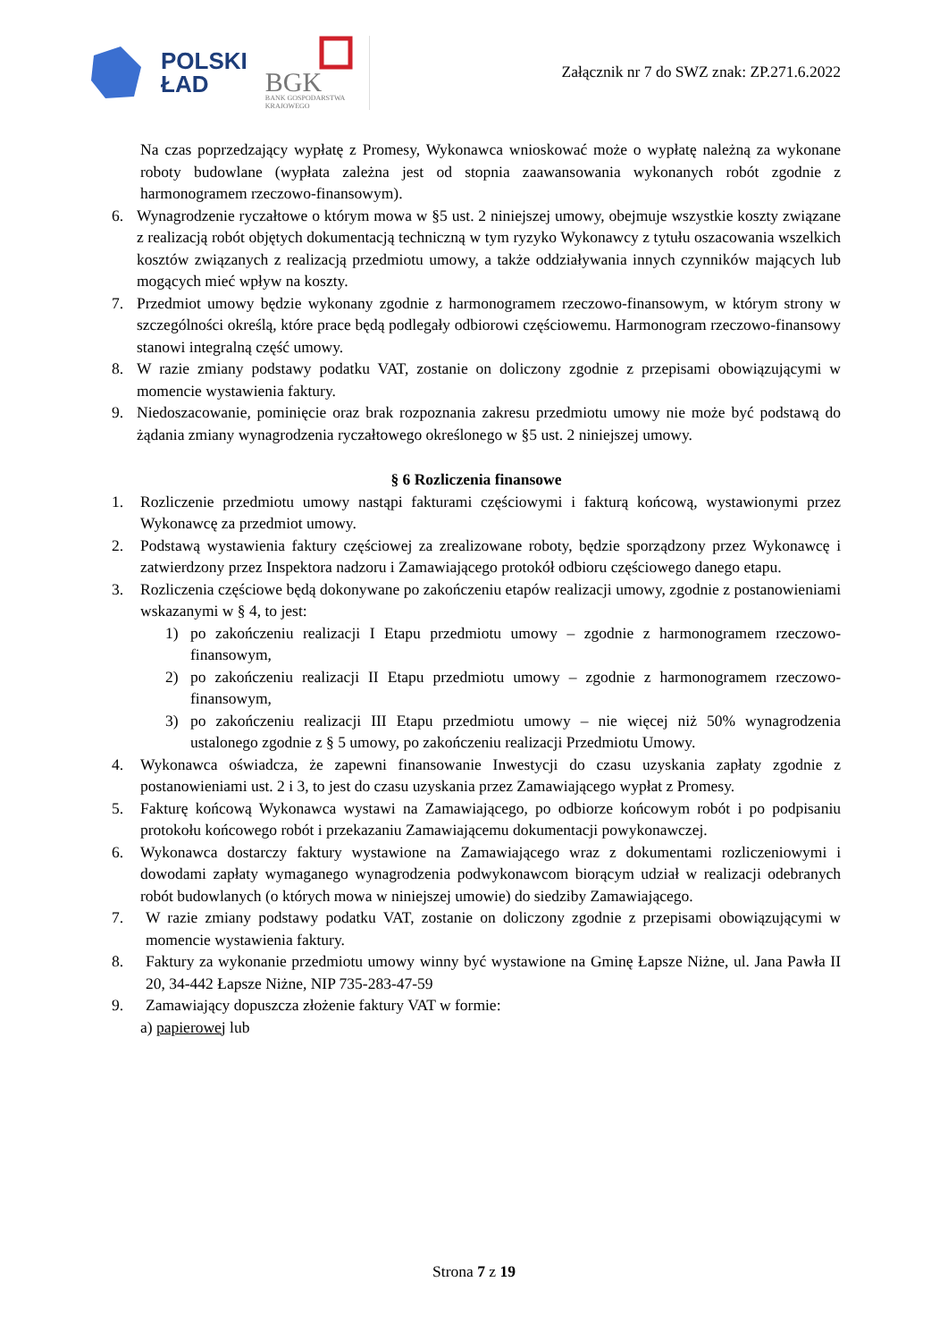POLSKI
ŁAD
BGK
BANK GOSPODARSTWA
KRAJOWEGO
Załącznik nr 7 do SWZ znak: ZP.271.6.2022
Na czas poprzedzający wypłatę z Promesy, Wykonawca wnioskować może o wypłatę należną za wykonane roboty budowlane (wypłata zależna jest od stopnia zaawansowania wykonanych robót zgodnie z harmonogramem rzeczowo-finansowym).
6. Wynagrodzenie ryczałtowe o którym mowa w §5 ust. 2 niniejszej umowy, obejmuje wszystkie koszty związane z realizacją robót objętych dokumentacją techniczną w tym ryzyko Wykonawcy z tytułu oszacowania wszelkich kosztów związanych z realizacją przedmiotu umowy, a także oddziaływania innych czynników mających lub mogących mieć wpływ na koszty.
7. Przedmiot umowy będzie wykonany zgodnie z harmonogramem rzeczowo-finansowym, w którym strony w szczególności określą, które prace będą podlegały odbiorowi częściowemu. Harmonogram rzeczowo-finansowy stanowi integralną część umowy.
8. W razie zmiany podstawy podatku VAT, zostanie on doliczony zgodnie z przepisami obowiązującymi w momencie wystawienia faktury.
9. Niedoszacowanie, pominięcie oraz brak rozpoznania zakresu przedmiotu umowy nie może być podstawą do żądania zmiany wynagrodzenia ryczałtowego określonego w §5 ust. 2 niniejszej umowy.
§ 6 Rozliczenia finansowe
1. Rozliczenie przedmiotu umowy nastąpi fakturami częściowymi i fakturą końcową, wystawionymi przez Wykonawcę za przedmiot umowy.
2. Podstawą wystawienia faktury częściowej za zrealizowane roboty, będzie sporządzony przez Wykonawcę i zatwierdzony przez Inspektora nadzoru i Zamawiającego protokół odbioru częściowego danego etapu.
3. Rozliczenia częściowe będą dokonywane po zakończeniu etapów realizacji umowy, zgodnie z postanowieniami wskazanymi w § 4, to jest:
1) po zakończeniu realizacji I Etapu przedmiotu umowy – zgodnie z harmonogramem rzeczowo-finansowym,
2) po zakończeniu realizacji II Etapu przedmiotu umowy – zgodnie z harmonogramem rzeczowo-finansowym,
3) po zakończeniu realizacji III Etapu przedmiotu umowy – nie więcej niż 50% wynagrodzenia ustalonego zgodnie z § 5 umowy, po zakończeniu realizacji Przedmiotu Umowy.
4. Wykonawca oświadcza, że zapewni finansowanie Inwestycji do czasu uzyskania zapłaty zgodnie z postanowieniami ust. 2 i 3, to jest do czasu uzyskania przez Zamawiającego wypłat z Promesy.
5. Fakturę końcową Wykonawca wystawi na Zamawiającego, po odbiorze końcowym robót i po podpisaniu protokołu końcowego robót i przekazaniu Zamawiającemu dokumentacji powykonawczej.
6. Wykonawca dostarczy faktury wystawione na Zamawiającego wraz z dokumentami rozliczeniowymi i dowodami zapłaty wymaganego wynagrodzenia podwykonawcom biorącym udział w realizacji odebranych robót budowlanych (o których mowa w niniejszej umowie) do siedziby Zamawiającego.
7. W razie zmiany podstawy podatku VAT, zostanie on doliczony zgodnie z przepisami obowiązującymi w momencie wystawienia faktury.
8. Faktury za wykonanie przedmiotu umowy winny być wystawione na Gminę Łapsze Niżne, ul. Jana Pawła II 20, 34-442 Łapsze Niżne, NIP 735-283-47-59
9. Zamawiający dopuszcza złożenie faktury VAT w formie:
a) papierowej lub
Strona 7 z 19